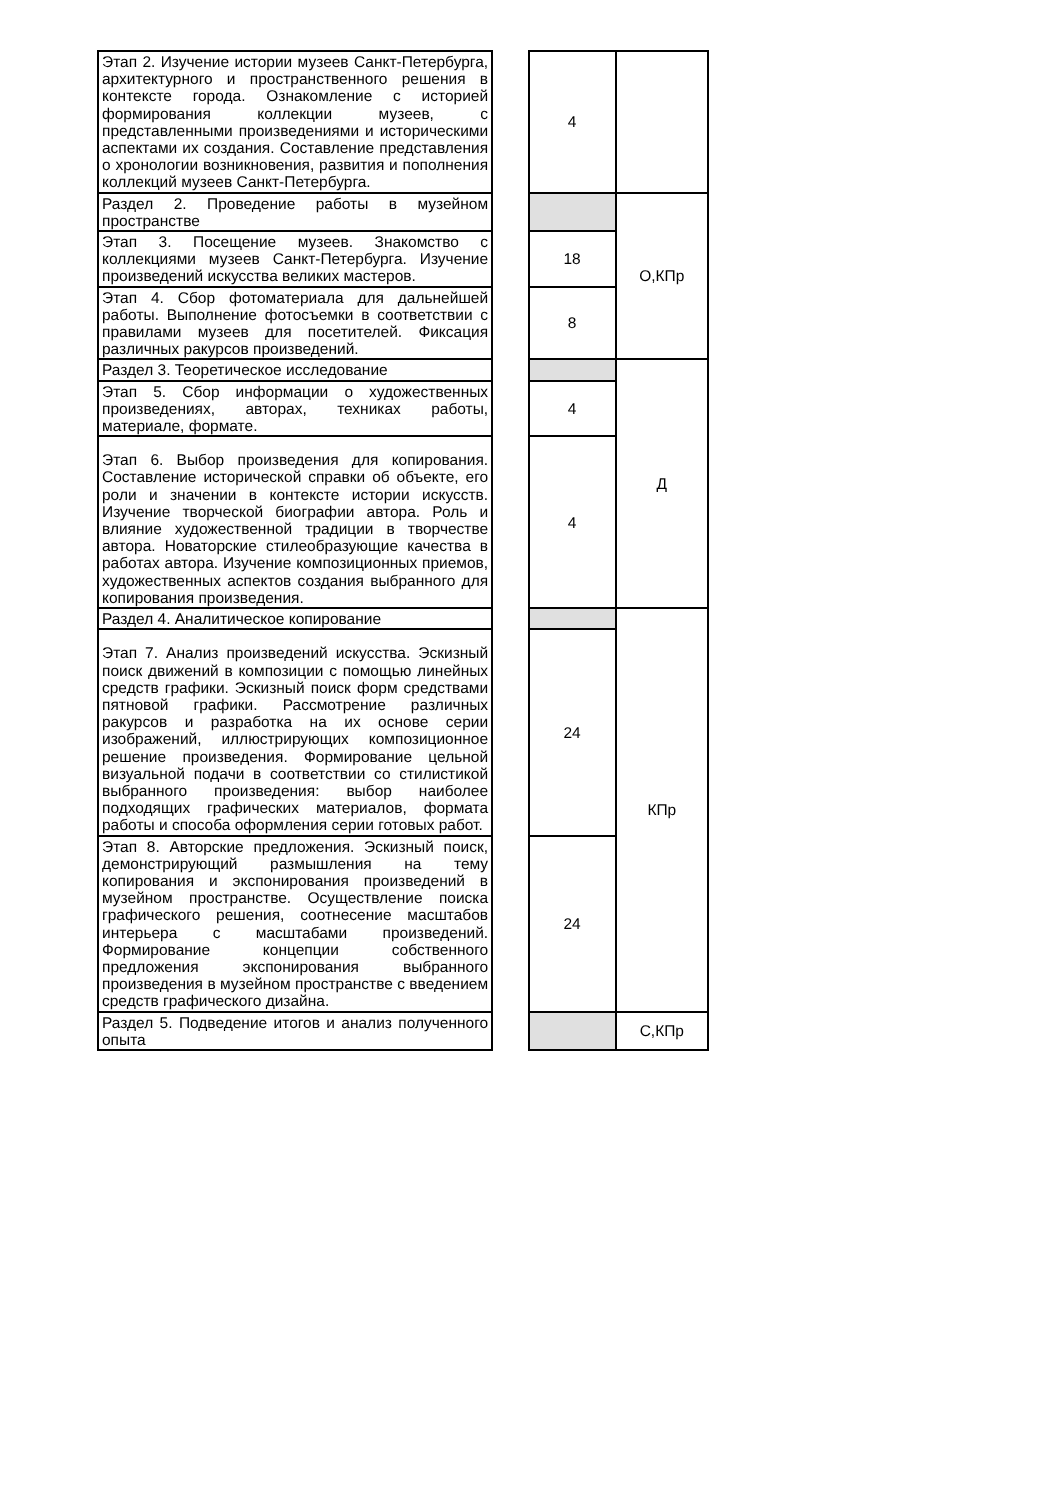| Этап 2. Изучение истории музеев Санкт-Петербурга, архитектурного и пространственного решения в контексте города. Ознакомление с историей формирования коллекции музеев, с представленными произведениями и историческими аспектами их создания. Составление представления о хронологии возникновения, развития и пополнения коллекций музеев Санкт-Петербурга. | | 4 | |
| Раздел 2. Проведение работы в музейном пространстве | | | О,КПр |
| Этап 3. Посещение музеев. Знакомство с коллекциями музеев Санкт-Петербурга. Изучение произведений искусства великих мастеров. | | 18 | |
| Этап 4. Сбор фотоматериала для дальнейшей работы. Выполнение фотосъемки в соответствии с правилами музеев для посетителей. Фиксация различных ракурсов произведений. | | 8 | |
| Раздел 3. Теоретическое исследование | | | Д |
| Этап 5. Сбор информации о художественных произведениях, авторах, техниках работы, материале, формате. | | 4 | |
| Этап 6. Выбор произведения для копирования. Составление исторической справки об объекте, его роли и значении в контексте истории искусств. Изучение творческой биографии автора. Роль и влияние художественной традиции в творчестве автора. Новаторские стилеобразующие качества в работах автора. Изучение композиционных приемов, художественных аспектов создания выбранного для копирования произведения. | | 4 | |
| Раздел 4. Аналитическое копирование | | | КПр |
| Этап 7. Анализ произведений искусства. Эскизный поиск движений в композиции с помощью линейных средств графики. Эскизный поиск форм средствами пятновой графики. Рассмотрение различных ракурсов и разработка на их основе серии изображений, иллюстрирующих композиционное решение произведения. Формирование цельной визуальной подачи в соответствии со стилистикой выбранного произведения: выбор наиболее подходящих графических материалов, формата работы и способа оформления серии готовых работ. | | 24 | |
| Этап 8. Авторские предложения. Эскизный поиск, демонстрирующий размышления на тему копирования и экспонирования произведений в музейном пространстве. Осуществление поиска графического решения, соотнесение масштабов интерьера с масштабами произведений. Формирование концепции собственного предложения экспонирования выбранного произведения в музейном пространстве с введением средств графического дизайна. | | 24 | |
| Раздел 5. Подведение итогов и анализ полученного опыта | | | С,КПр |